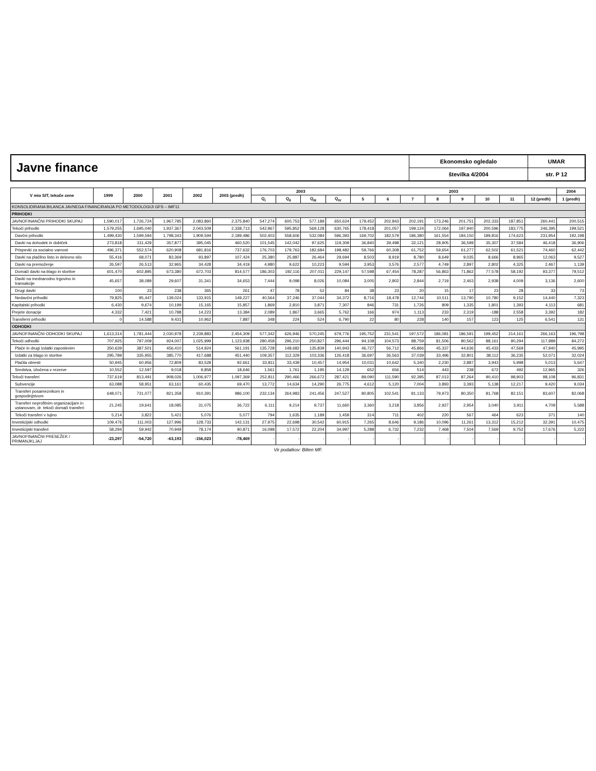Javne finance
Ekonomsko ogledalo
številka 4/2004
UMAR
str. P 12
| V mio SIT, tekoče cene | 1999 | 2000 | 2001 | 2002 | 2003 (predh) | 2003 | | | | 2003 | | | | | | | | 2004 |
| --- | --- | --- | --- | --- | --- | --- | --- | --- | --- | --- | --- | --- | --- | --- | --- | --- | --- | --- |
| | | | | | | Q<sub>I</sub> | Q<sub>II</sub> | Q<sub>III</sub> | Q<sub>IV</sub> | 5 | 6 | 7 | 8 | 9 | 10 | 11 | 12 (predh) | 1 (predh) |
| KONSOLIDIRANA BILANCA JAVNEGA FINANCIRANJA PO METODOLOGIJI GFS – IMF11 | | | | | | | | | | | | | | | | | | |
| PRIHODKI | | | | | | | | | | | | | | | | | | |
| JAVNOFINANČNI PRIHODKI SKUPAJ | 1,590,017 | 1,726,724 | 1,967,785 | 2,083,860 | 2,375,840 | 547,274 | 600,753 | 577,189 | 650,624 | 179,452 | 202,843 | 202,191 | 173,246 | 201,751 | 202,333 | 187,851 | 260,441 | 200,515 |
| Tekoči prihodki | 1,579,255 | 1,695,040 | 1,937,367 | 2,043,509 | 2,338,713 | 542,967 | 595,852 | 569,128 | 630,765 | 178,418 | 201,057 | 199,124 | 172,064 | 197,940 | 200,596 | 183,775 | 246,395 | 199,521 |
| Davčni prihodki | 1,499,430 | 1,599,594 | 1,798,343 | 1,909,594 | 2,189,486 | 502,403 | 558,606 | 532,084 | 596,393 | 169,702 | 182,579 | 186,380 | 161,554 | 184,150 | 189,816 | 174,623 | 231,954 | 192,198 |
| Davki na dohodek in dobiček | 273,818 | 311,429 | 357,877 | 395,045 | 460,520 | 101,545 | 142,042 | 97,625 | 119,309 | 36,840 | 39,498 | 32,121 | 28,905 | 36,599 | 35,307 | 37,584 | 46,418 | 36,906 |
| Prispevki za socialno varnost | 496,371 | 552,574 | 620,908 | 681,816 | 737,632 | 176,703 | 179,763 | 182,684 | 198,482 | 59,766 | 60,308 | 61,752 | 59,654 | 61,277 | 62,502 | 61,521 | 74,460 | 62,442 |
| Davki na plačilno listo in delovno silo | 55,416 | 68,071 | 83,369 | 93,897 | 107,424 | 25,380 | 25,887 | 26,464 | 29,694 | 8,503 | 8,919 | 8,780 | 8,649 | 9,035 | 8,666 | 8,965 | 12,063 | 9,527 |
| Davki na premoženje | 26,597 | 26,513 | 32,965 | 34,428 | 34,419 | 4,980 | 9,622 | 10,223 | 9,594 | 3,953 | 3,576 | 2,577 | 4,749 | 2,897 | 2,802 | 4,325 | 2,467 | 1,139 |
| Domači davki na blago in storitve | 601,470 | 602,895 | 673,380 | 672,703 | 814,577 | 186,303 | 192,116 | 207,011 | 229,147 | 57,598 | 67,454 | 78,287 | 56,863 | 71,862 | 77,578 | 58,192 | 93,377 | 79,512 |
| Davki na mednarodno trgovino in transakcije | 45,657 | 38,089 | 29,607 | 31,341 | 34,653 | 7,444 | 9,098 | 8,026 | 10,084 | 3,005 | 2,802 | 2,844 | 2,719 | 2,463 | 2,938 | 4,009 | 3,136 | 2,600 |
| Drugi davki | 100 | 23 | 238 | 365 | 261 | 47 | 78 | 52 | 84 | 38 | 23 | 20 | 15 | 17 | 23 | 28 | 33 | 73 |
| Nedavčni prihodki | 79,825 | 95,447 | 139,024 | 133,915 | 149,227 | 40,564 | 37,246 | 37,044 | 34,372 | 8,716 | 18,478 | 12,744 | 10,511 | 13,790 | 10,780 | 9,152 | 14,440 | 7,323 |
| Kapitalski prihodki | 6,430 | 9,674 | 10,199 | 15,165 | 15,857 | 1,869 | 2,810 | 3,871 | 7,307 | 846 | 731 | 1,726 | 809 | 1,335 | 1,801 | 1,393 | 4,113 | 681 |
| Prejete donacije | 4,332 | 7,421 | 10,788 | 14,223 | 13,384 | 2,089 | 1,867 | 3,665 | 5,762 | 166 | 974 | 1,113 | 233 | 2,319 | -188 | 2,558 | 3,392 | 182 |
| Transferni prihodki | 0 | 14,588 | 9,431 | 10,962 | 7,887 | 348 | 224 | 524 | 6,790 | 22 | 80 | 228 | 140 | 157 | 123 | 125 | 6,541 | 131 |
| ODHODKI | | | | | | | | | | | | | | | | | | |
| JAVNOFINANČNI ODHODKI SKUPAJ | 1,613,314 | 1,781,444 | 2,030,978 | 2,239,883 | 2,454,309 | 577,342 | 626,946 | 570,245 | 679,776 | 195,752 | 231,541 | 197,572 | 186,081 | 186,591 | 199,452 | 214,161 | 266,163 | 196,798 |
| Tekoči odhodki | 707,925 | 797,009 | 924,007 | 1,025,999 | 1,123,938 | 280,458 | 296,210 | 250,827 | 296,444 | 94,108 | 104,573 | 88,759 | 81,506 | 80,562 | 88,161 | 90,294 | 117,989 | 84,272 |
| Plače in drugi izdatki zaposlenim | 350,639 | 387,501 | 456,410 | 514,924 | 561,191 | 135,728 | 148,682 | 135,839 | 140,943 | 46,727 | 56,712 | 45,866 | 45,337 | 44,636 | 45,433 | 47,569 | 47,940 | 45,995 |
| Izdatki za blago in storitve | 295,789 | 335,955 | 385,770 | 417,688 | 451,440 | 109,357 | 112,329 | 103,336 | 126,418 | 36,697 | 36,563 | 37,039 | 33,496 | 32,801 | 38,112 | 36,235 | 52,071 | 32,024 |
| Plačila obresti | 50,945 | 60,956 | 72,809 | 83,528 | 92,661 | 33,811 | 33,439 | 10,457 | 14,954 | 10,031 | 10,642 | 5,340 | 2,230 | 2,887 | 3,943 | 5,998 | 5,013 | 5,647 |
| Sredstva, izločena v rezerve | 10,552 | 12,597 | 9,018 | 9,858 | 18,646 | 1,561 | 1,761 | 1,195 | 14,129 | 652 | 656 | 514 | 443 | 238 | 672 | 492 | 12,965 | 326 |
| Tekoči transferi | 737,619 | 813,491 | 908,026 | 1,006,977 | 1,097,369 | 252,811 | 290,466 | 266,672 | 287,421 | 89,090 | 111,590 | 92,395 | 87,013 | 87,264 | 90,410 | 98,903 | 98,108 | 96,831 |
| Subvencije | 63,088 | 58,951 | 63,161 | 60,435 | 69,470 | 13,772 | 14,634 | 14,290 | 26,775 | 4,612 | 5,120 | 7,004 | 3,893 | 3,393 | 5,138 | 12,217 | 9,420 | 9,034 |
| Transferi posameznikom in gospodinjstvom | 648,071 | 731,077 | 821,358 | 910,391 | 986,100 | 232,134 | 264,983 | 241,456 | 247,527 | 80,805 | 102,541 | 81,133 | 79,973 | 80,350 | 81,768 | 82,151 | 83,607 | 82,068 |
| Transferi neprofitnim organizacijam in ustanovam, dr. tekoči domači transferi | 21,245 | 19,641 | 18,085 | 31,075 | 36,722 | 6,111 | 9,214 | 9,737 | 11,660 | 3,360 | 3,218 | 3,856 | 2,927 | 2,954 | 3,040 | 3,911 | 4,709 | 5,588 |
| Tekoči transferi v tujino | 5,214 | 3,822 | 5,421 | 5,076 | 5,077 | 794 | 1,635 | 1,189 | 1,459 | 314 | 711 | 402 | 220 | 567 | 464 | 623 | 371 | 140 |
| Investicijski odhodki | 109,476 | 111,003 | 127,996 | 128,733 | 142,131 | 27,975 | 22,698 | 30,542 | 60,915 | 7,265 | 8,646 | 9,186 | 10,096 | 11,261 | 13,312 | 15,212 | 32,391 | 10,475 |
| Investicijski transferi | 58,294 | 59,942 | 70,949 | 78,174 | 90,871 | 16,098 | 17,572 | 22,204 | 34,997 | 5,288 | 6,732 | 7,232 | 7,468 | 7,504 | 7,569 | 9,752 | 17,676 | 5,222 |
| JAVNOFINANČNI PRESEŽEK / PRIMANJKLJAJ | -23,297 | -54,720 | -63,193 | -156,023 | -78,469 | - | - | - | - | - | - | - | - | - | - | - | - | - |
Vir podatkov: Bilten MF.